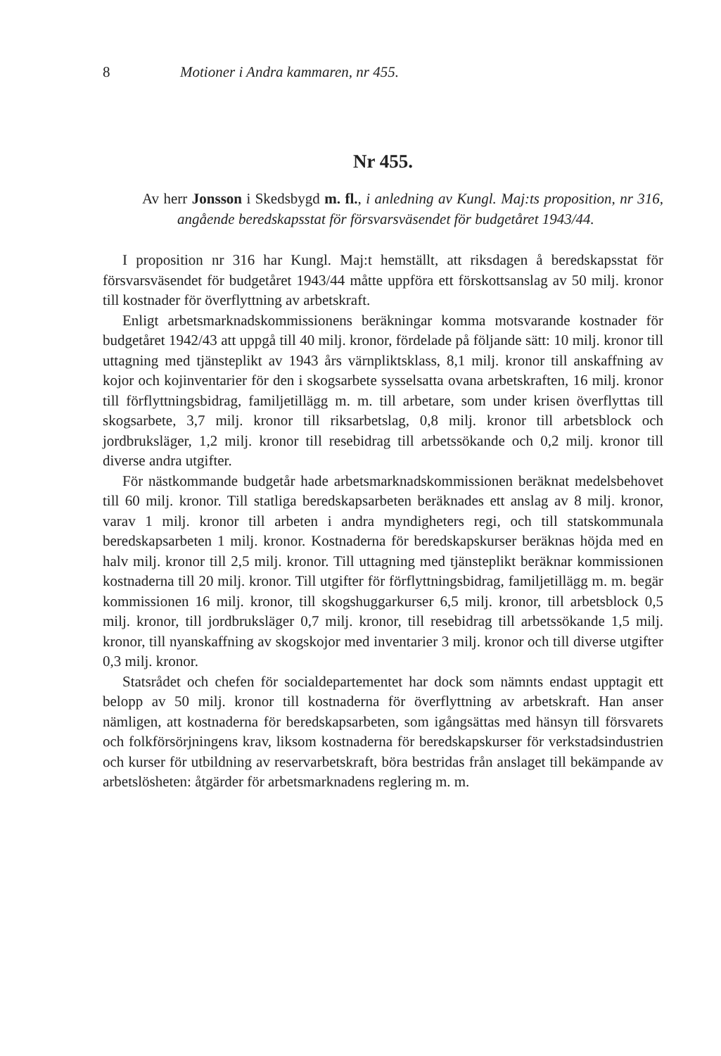8 Motioner i Andra kammaren, nr 455.
Nr 455.
Av herr Jonsson i Skedsbygd m. fl., i anledning av Kungl. Maj:ts proposition, nr 316, angående beredskapsstat för försvarsväsendet för budgetåret 1943/44.
I proposition nr 316 har Kungl. Maj:t hemställt, att riksdagen å beredskapsstat för försvarsväsendet för budgetåret 1943/44 måtte uppföra ett förskottsanslag av 50 milj. kronor till kostnader för överflyttning av arbetskraft.
Enligt arbetsmarknadskommissionens beräkningar komma motsvarande kostnader för budgetåret 1942/43 att uppgå till 40 milj. kronor, fördelade på följande sätt: 10 milj. kronor till uttagning med tjänsteplikt av 1943 års värnpliktsklass, 8,1 milj. kronor till anskaffning av kojor och kojinventarier för den i skogsarbete sysselsatta ovana arbetskraften, 16 milj. kronor till förflyttningsbidrag, familjetillägg m. m. till arbetare, som under krisen överflyttas till skogsarbete, 3,7 milj. kronor till riksarbetslag, 0,8 milj. kronor till arbetsblock och jordbruksläger, 1,2 milj. kronor till resebidrag till arbetssökande och 0,2 milj. kronor till diverse andra utgifter.
För nästkommande budgetår hade arbetsmarknadskommissionen beräknat medelsbehovet till 60 milj. kronor. Till statliga beredskapsarbeten beräknades ett anslag av 8 milj. kronor, varav 1 milj. kronor till arbeten i andra myndigheters regi, och till statskommunala beredskapsarbeten 1 milj. kronor. Kostnaderna för beredskapskurser beräknas höjda med en halv milj. kronor till 2,5 milj. kronor. Till uttagning med tjänsteplikt beräknar kommissionen kostnaderna till 20 milj. kronor. Till utgifter för förflyttningsbidrag, familjetillägg m. m. begär kommissionen 16 milj. kronor, till skogshuggarkurser 6,5 milj. kronor, till arbetsblock 0,5 milj. kronor, till jordbruksläger 0,7 milj. kronor, till resebidrag till arbetssökande 1,5 milj. kronor, till nyanskaffning av skogskojor med inventarier 3 milj. kronor och till diverse utgifter 0,3 milj. kronor.
Statsrådet och chefen för socialdepartementet har dock som nämnts endast upptagit ett belopp av 50 milj. kronor till kostnaderna för överflyttning av arbetskraft. Han anser nämligen, att kostnaderna för beredskapsarbeten, som igångsättas med hänsyn till försvarets och folkförsörjningens krav, liksom kostnaderna för beredskapskurser för verkstadsindustrien och kurser för utbildning av reservarbetskraft, böra bestridas från anslaget till bekämpande av arbetslösheten: åtgärder för arbetsmarknadens reglering m. m.